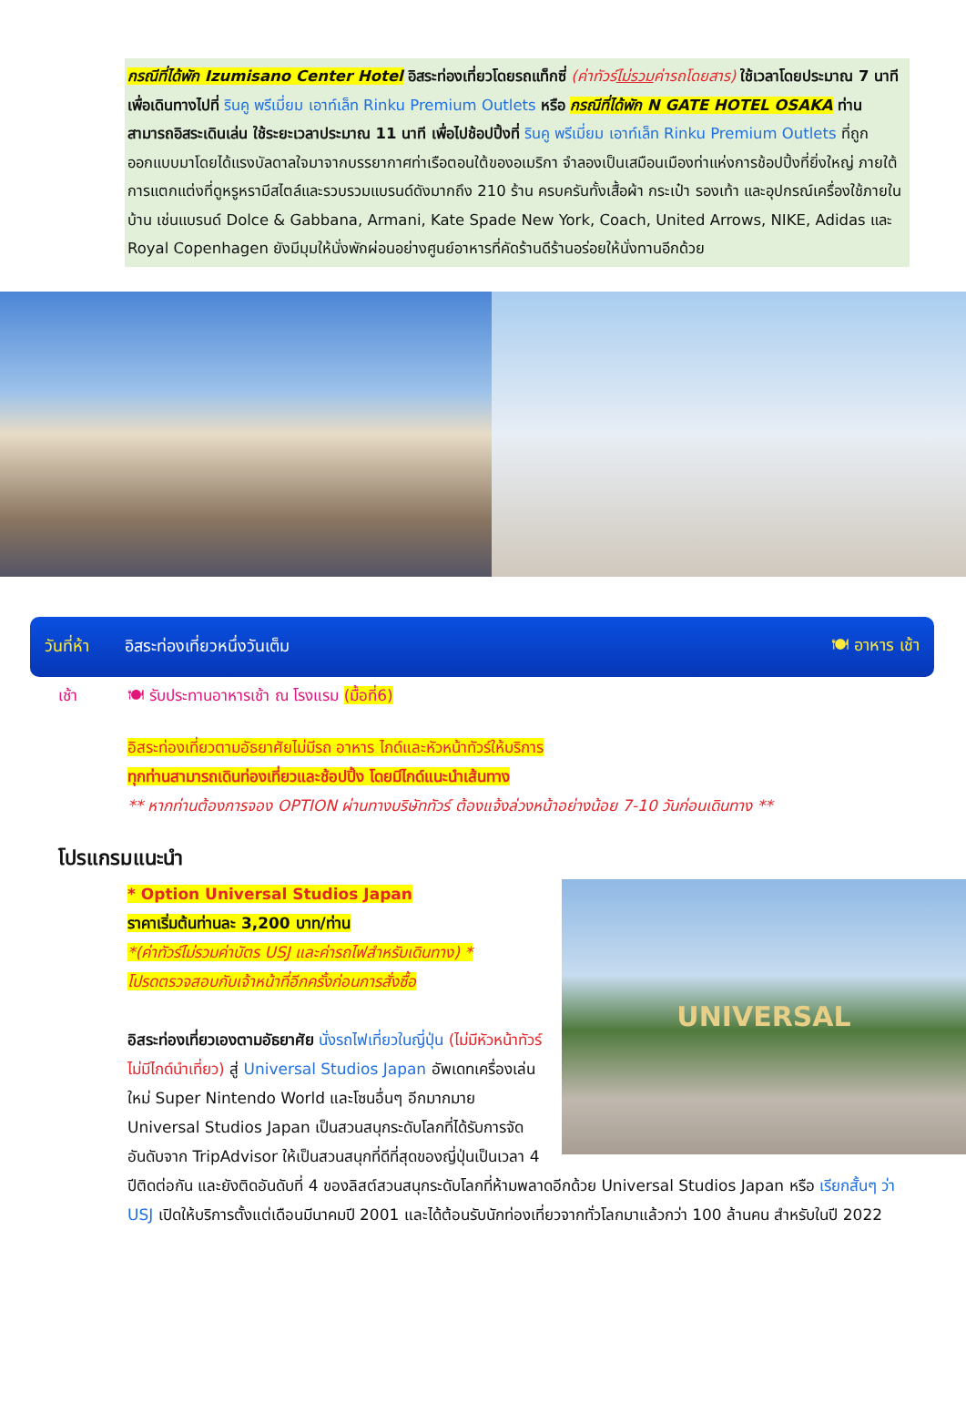กรณีที่ได้พัก Izumisano Center Hotel อิสระท่องเที่ยวโดยรถแท็กซี่ (ค่าทัวร์ไม่รวมค่ารถโดยสาร) ใช้เวลาโดยประมาณ 7 นาที เพื่อเดินทางไปที่ รินคู พรีเมี่ยม เอาท์เล็ท Rinku Premium Outlets หรือ กรณีที่ได้พัก N GATE HOTEL OSAKA ท่านสามารถอิสระเดินเล่น ใช้ระยะเวลาประมาณ 11 นาที เพื่อไปช้อปปิ้งที่ รินคู พรีเมี่ยม เอาท์เล็ท Rinku Premium Outlets ที่ถูกออกแบบมาโดยได้แรงบัลดาลใจมาจากบรรยากาศท่าเรือตอนใต้ของอเมริกา จำลองเป็นเสมือนเมืองท่าแห่งการช้อปปิ้งที่ยิ่งใหญ่ ภายใต้การแตกแต่งที่ดูหรูหรามีสไตล์และรวบรวมแบรนด์ดังมากถึง 210 ร้าน ครบครันทั้งเสื้อผ้า กระเป๋า รองเท้า และอุปกรณ์เครื่องใช้ภายในบ้าน เช่นแบรนด์ Dolce & Gabbana, Armani, Kate Spade New York, Coach, United Arrows, NIKE, Adidas และ Royal Copenhagen ยังมีมุมให้นั่งพักผ่อนอย่างศูนย์อาหารที่คัดร้านดีร้านอร่อยให้นั่งทานอีกด้วย
วันที่ห้า อิสระท่องเที่ยวหนึ่งวันเต็ม 🍽 อาหาร เช้า
เช้า 🍽 รับประทานอาหารเช้า ณ โรงแรม (มื้อที่6)
อิสระท่องเที่ยวตามอัธยาศัยไม่มีรถ อาหาร ไกด์และหัวหน้าทัวร์ให้บริการ
ทุกท่านสามารถเดินท่องเที่ยวและช้อปปิ้ง โดยมีไกด์แนะนำเส้นทาง
** หากท่านต้องการจอง OPTION ผ่านทางบริษัททัวร์ ต้องแจ้งล่วงหน้าอย่างน้อย 7-10 วันก่อนเดินทาง **
โปรแกรมแนะนำ
UNIVERSAL
* Option Universal Studios Japan
ราคาเริ่มต้นท่านละ 3,200 บาท/ท่าน
*(ค่าทัวร์ไม่รวมค่าบัตร USJ และค่ารถไฟสำหรับเดินทาง) *
โปรดตรวจสอบกับเจ้าหน้าที่อีกครั้งก่อนการสั่งซื้อ
อิสระท่องเที่ยวเองตามอัธยาศัย นั่งรถไฟเที่ยวในญี่ปุ่น (ไม่มีหัวหน้าทัวร์ไม่มีไกด์นำเที่ยว) สู่ Universal Studios Japan อัพเดทเครื่องเล่นใหม่ Super Nintendo World และโซนอื่นๆ อีกมากมาย Universal Studios Japan เป็นสวนสนุกระดับโลกที่ได้รับการจัดอันดับจาก TripAdvisor ให้เป็นสวนสนุกที่ดีที่สุดของญี่ปุ่นเป็นเวลา 4 ปีติดต่อกัน และยังติดอันดับที่ 4 ของลิสต์สวนสนุกระดับโลกที่ห้ามพลาดอีกด้วย Universal Studios Japan หรือ เรียกสั้นๆ ว่า USJ เปิดให้บริการตั้งแต่เดือนมีนาคมปี 2001 และได้ต้อนรับนักท่องเที่ยวจากทั่วโลกมาแล้วกว่า 100 ล้านคน สำหรับในปี 2022